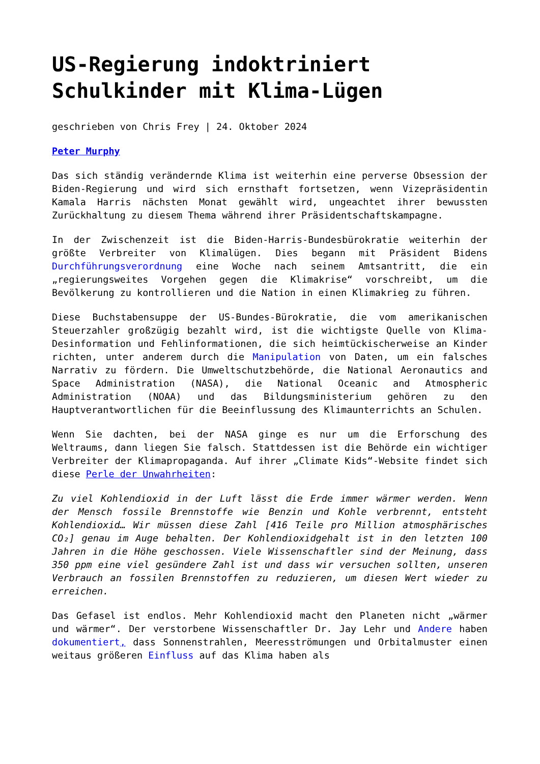US-Regierung indoktriniert Schulkinder mit Klima-Lügen
geschrieben von Chris Frey | 24. Oktober 2024
Peter Murphy
Das sich ständig verändernde Klima ist weiterhin eine perverse Obsession der Biden-Regierung und wird sich ernsthaft fortsetzen, wenn Vizepräsidentin Kamala Harris nächsten Monat gewählt wird, ungeachtet ihrer bewussten Zurückhaltung zu diesem Thema während ihrer Präsidentschaftskampagne.
In der Zwischenzeit ist die Biden-Harris-Bundesbürokratie weiterhin der größte Verbreiter von Klimalügen. Dies begann mit Präsident Bidens Durchführungsverordnung eine Woche nach seinem Amtsantritt, die ein „regierungsweites Vorgehen gegen die Klimakrise“ vorschreibt, um die Bevölkerung zu kontrollieren und die Nation in einen Klimakrieg zu führen.
Diese Buchstabensuppe der US-Bundes-Bürokratie, die vom amerikanischen Steuerzahler großzügig bezahlt wird, ist die wichtigste Quelle von Klima-Desinformation und Fehlinformationen, die sich heimtückischerweise an Kinder richten, unter anderem durch die Manipulation von Daten, um ein falsches Narrativ zu fördern. Die Umweltschutzbehörde, die National Aeronautics and Space Administration (NASA), die National Oceanic and Atmospheric Administration (NOAA) und das Bildungsministerium gehören zu den Hauptverantwortlichen für die Beeinflussung des Klimaunterrichts an Schulen.
Wenn Sie dachten, bei der NASA ginge es nur um die Erforschung des Weltraums, dann liegen Sie falsch. Stattdessen ist die Behörde ein wichtiger Verbreiter der Klimapropaganda. Auf ihrer „Climate Kids“-Website findet sich diese Perle der Unwahrheiten:
Zu viel Kohlendioxid in der Luft lässt die Erde immer wärmer werden. Wenn der Mensch fossile Brennstoffe wie Benzin und Kohle verbrennt, entsteht Kohlendioxid… Wir müssen diese Zahl [416 Teile pro Million atmosphärisches CO₂] genau im Auge behalten. Der Kohlendioxidgehalt ist in den letzten 100 Jahren in die Höhe geschossen. Viele Wissenschaftler sind der Meinung, dass 350 ppm eine viel gesündere Zahl ist und dass wir versuchen sollten, unseren Verbrauch an fossilen Brennstoffen zu reduzieren, um diesen Wert wieder zu erreichen.
Das Gefasel ist endlos. Mehr Kohlendioxid macht den Planeten nicht „wärmer und wärmer“. Der verstorbene Wissenschaftler Dr. Jay Lehr und Andere haben dokumentiert, dass Sonnenstrahlen, Meeresströmungen und Orbitalmuster einen weitaus größeren Einfluss auf das Klima haben als